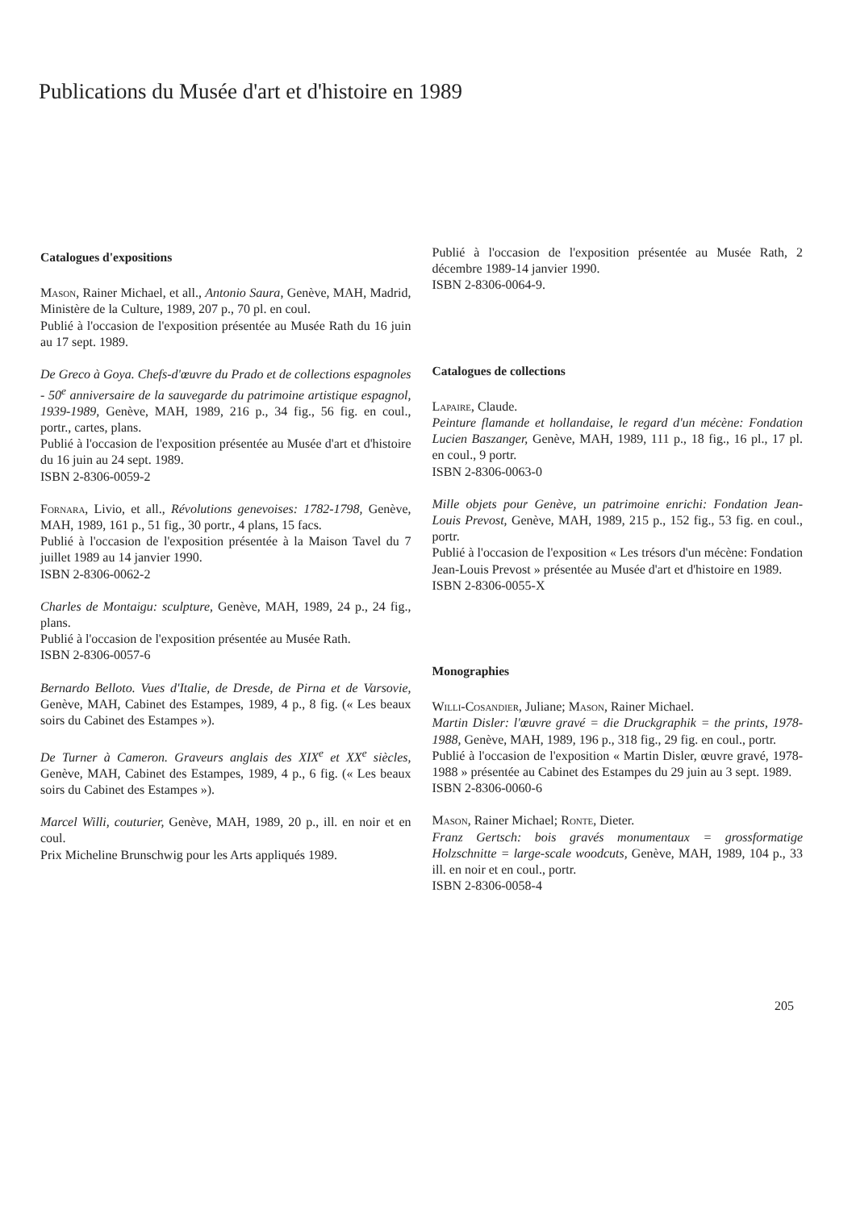Publications du Musée d'art et d'histoire en 1989
Catalogues d'expositions
Mason, Rainer Michael, et all., Antonio Saura, Genève, MAH, Madrid, Ministère de la Culture, 1989, 207 p., 70 pl. en coul.
Publié à l'occasion de l'exposition présentée au Musée Rath du 16 juin au 17 sept. 1989.
De Greco à Goya. Chefs-d'œuvre du Prado et de collections espagnoles - 50<sup>e</sup> anniversaire de la sauvegarde du patrimoine artistique espagnol, 1939-1989, Genève, MAH, 1989, 216 p., 34 fig., 56 fig. en coul., portr., cartes, plans.
Publié à l'occasion de l'exposition présentée au Musée d'art et d'histoire du 16 juin au 24 sept. 1989.
ISBN 2-8306-0059-2
Fornara, Livio, et all., Révolutions genevoises: 1782-1798, Genève, MAH, 1989, 161 p., 51 fig., 30 portr., 4 plans, 15 facs.
Publié à l'occasion de l'exposition présentée à la Maison Tavel du 7 juillet 1989 au 14 janvier 1990.
ISBN 2-8306-0062-2
Charles de Montaigu: sculpture, Genève, MAH, 1989, 24 p., 24 fig., plans.
Publié à l'occasion de l'exposition présentée au Musée Rath.
ISBN 2-8306-0057-6
Bernardo Belloto. Vues d'Italie, de Dresde, de Pirna et de Varsovie, Genève, MAH, Cabinet des Estampes, 1989, 4 p., 8 fig. (« Les beaux soirs du Cabinet des Estampes »).
De Turner à Cameron. Graveurs anglais des XIX<sup>e</sup> et XX<sup>e</sup> siècles, Genève, MAH, Cabinet des Estampes, 1989, 4 p., 6 fig. (« Les beaux soirs du Cabinet des Estampes »).
Marcel Willi, couturier, Genève, MAH, 1989, 20 p., ill. en noir et en coul.
Prix Micheline Brunschwig pour les Arts appliqués 1989.
Publié à l'occasion de l'exposition présentée au Musée Rath, 2 décembre 1989-14 janvier 1990.
ISBN 2-8306-0064-9.
Catalogues de collections
Lapaire, Claude.
Peinture flamande et hollandaise, le regard d'un mécène: Fondation Lucien Baszanger, Genève, MAH, 1989, 111 p., 18 fig., 16 pl., 17 pl. en coul., 9 portr.
ISBN 2-8306-0063-0
Mille objets pour Genève, un patrimoine enrichi: Fondation Jean-Louis Prevost, Genève, MAH, 1989, 215 p., 152 fig., 53 fig. en coul., portr.
Publié à l'occasion de l'exposition « Les trésors d'un mécène: Fondation Jean-Louis Prevost » présentée au Musée d'art et d'histoire en 1989.
ISBN 2-8306-0055-X
Monographies
Willi-Cosandier, Juliane; Mason, Rainer Michael.
Martin Disler: l'œuvre gravé = die Druckgraphik = the prints, 1978-1988, Genève, MAH, 1989, 196 p., 318 fig., 29 fig. en coul., portr.
Publié à l'occasion de l'exposition « Martin Disler, œuvre gravé, 1978-1988 » présentée au Cabinet des Estampes du 29 juin au 3 sept. 1989.
ISBN 2-8306-0060-6
Mason, Rainer Michael; Ronte, Dieter.
Franz Gertsch: bois gravés monumentaux = grossformatige Holzschnitte = large-scale woodcuts, Genève, MAH, 1989, 104 p., 33 ill. en noir et en coul., portr.
ISBN 2-8306-0058-4
205